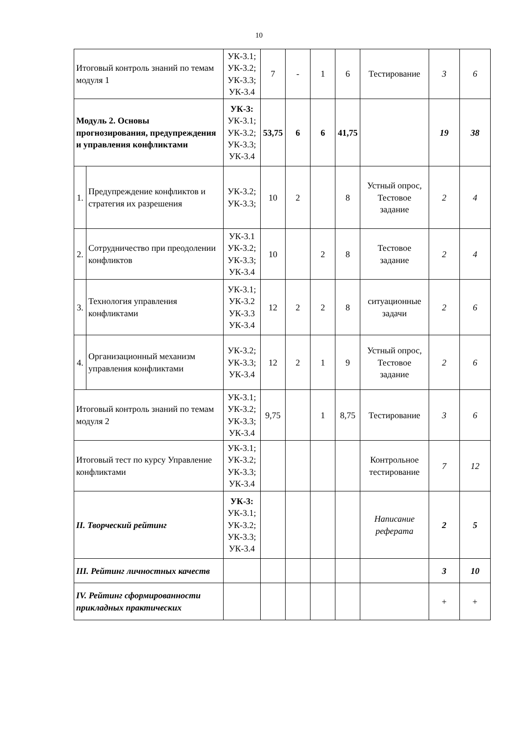10
| Итоговый контроль знаний по темам модуля 1 | | УК-3.1; УК-3.2; УК-3.3; УК-3.4 | 7 | - | 1 | 6 | Тестирование | 3 | 6 |
| Модуль 2. Основы прогнозирования, предупреждения и управления конфликтами | | УК-3: УК-3.1; УК-3.2; УК-3.3; УК-3.4 | 53,75 | 6 | 6 | 41,75 | | 19 | 38 |
| 1. | Предупреждение конфликтов и стратегия их разрешения | УК-3.2; УК-3.3; | 10 | 2 | | 8 | Устный опрос, Тестовое задание | 2 | 4 |
| 2. | Сотрудничество при преодолении конфликтов | УК-3.1 УК-3.2; УК-3.3; УК-3.4 | 10 | | 2 | 8 | Тестовое задание | 2 | 4 |
| 3. | Технология управления конфликтами | УК-3.1; УК-3.2 УК-3.3 УК-3.4 | 12 | 2 | 2 | 8 | ситуационные задачи | 2 | 6 |
| 4. | Организационный механизм управления конфликтами | УК-3.2; УК-3.3; УК-3.4 | 12 | 2 | 1 | 9 | Устный опрос, Тестовое задание | 2 | 6 |
| Итоговый контроль знаний по темам модуля 2 | | УК-3.1; УК-3.2; УК-3.3; УК-3.4 | 9,75 | | 1 | 8,75 | Тестирование | 3 | 6 |
| Итоговый тест по курсу Управление конфликтами | | УК-3.1; УК-3.2; УК-3.3; УК-3.4 | | | | | Контрольное тестирование | 7 | 12 |
| II. Творческий рейтинг | | УК-3: УК-3.1; УК-3.2; УК-3.3; УК-3.4 | | | | | Написание реферата | 2 | 5 |
| III. Рейтинг личностных качеств | | | | | | | | 3 | 10 |
| IV. Рейтинг сформированности прикладных практических | | | | | | | | + | + |